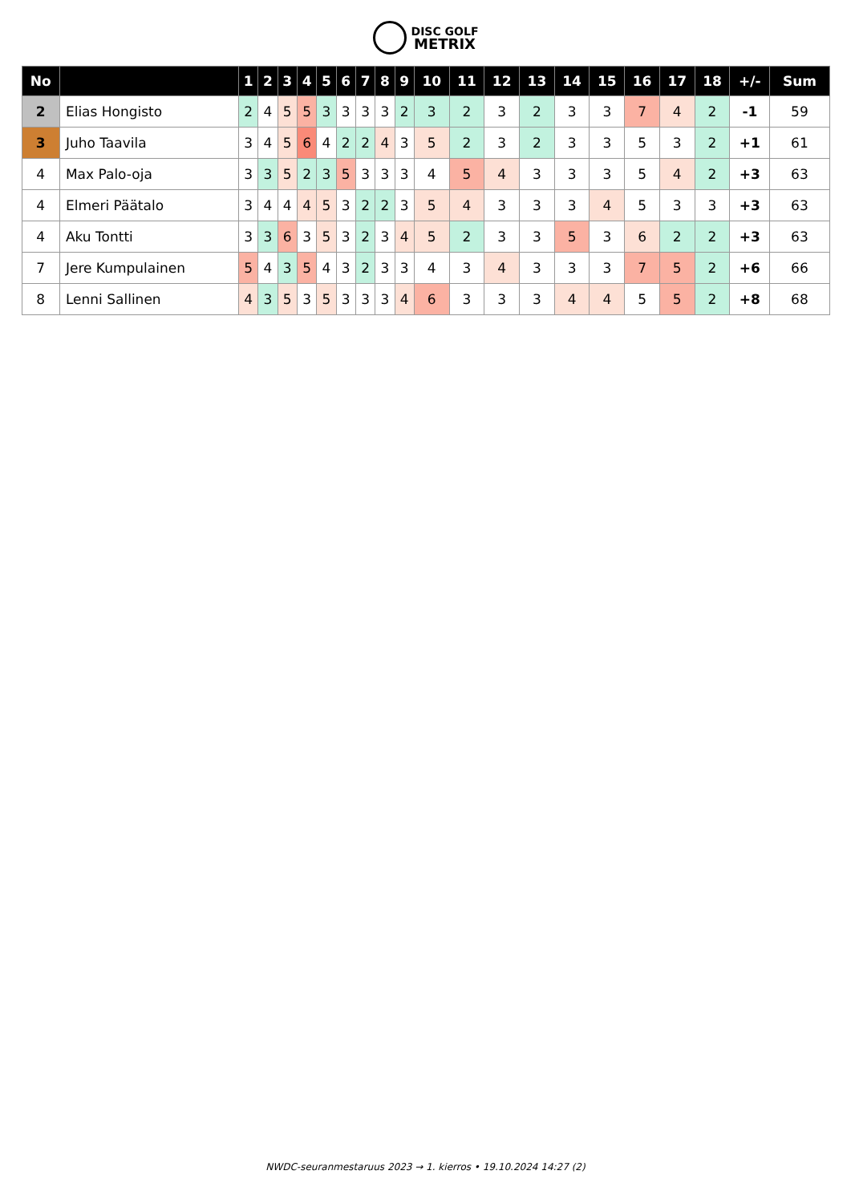DISC GOLF
METRIX
| No | | 1 | 2 | 3 | 4 | 5 | 6 | 7 | 8 | 9 | 10 | 11 | 12 | 13 | 14 | 15 | 16 | 17 | 18 | +/- | Sum |
| --- | --- | --- | --- | --- | --- | --- | --- | --- | --- | --- | --- | --- | --- | --- | --- | --- | --- | --- | --- | --- | --- |
| 2 | Elias Hongisto | 2 | 4 | 5 | 5 | 3 | 3 | 3 | 3 | 2 | 3 | 2 | 3 | 2 | 3 | 3 | 7 | 4 | 2 | -1 | 59 |
| 3 | Juho Taavila | 3 | 4 | 5 | 6 | 4 | 2 | 2 | 4 | 3 | 5 | 2 | 3 | 2 | 3 | 3 | 5 | 3 | 2 | +1 | 61 |
| 4 | Max Palo-oja | 3 | 3 | 5 | 2 | 3 | 5 | 3 | 3 | 3 | 4 | 5 | 4 | 3 | 3 | 3 | 5 | 4 | 2 | +3 | 63 |
| 4 | Elmeri Päätalo | 3 | 4 | 4 | 4 | 5 | 3 | 2 | 2 | 3 | 5 | 4 | 3 | 3 | 3 | 4 | 5 | 3 | 3 | +3 | 63 |
| 4 | Aku Tontti | 3 | 3 | 6 | 3 | 5 | 3 | 2 | 3 | 4 | 5 | 2 | 3 | 3 | 5 | 3 | 6 | 2 | 2 | +3 | 63 |
| 7 | Jere Kumpulainen | 5 | 4 | 3 | 5 | 4 | 3 | 2 | 3 | 3 | 4 | 3 | 4 | 3 | 3 | 3 | 7 | 5 | 2 | +6 | 66 |
| 8 | Lenni Sallinen | 4 | 3 | 5 | 3 | 5 | 3 | 3 | 3 | 4 | 6 | 3 | 3 | 3 | 4 | 4 | 5 | 5 | 2 | +8 | 68 |
NWDC-seuranmestaruus 2023 → 1. kierros • 19.10.2024 14:27 (2)